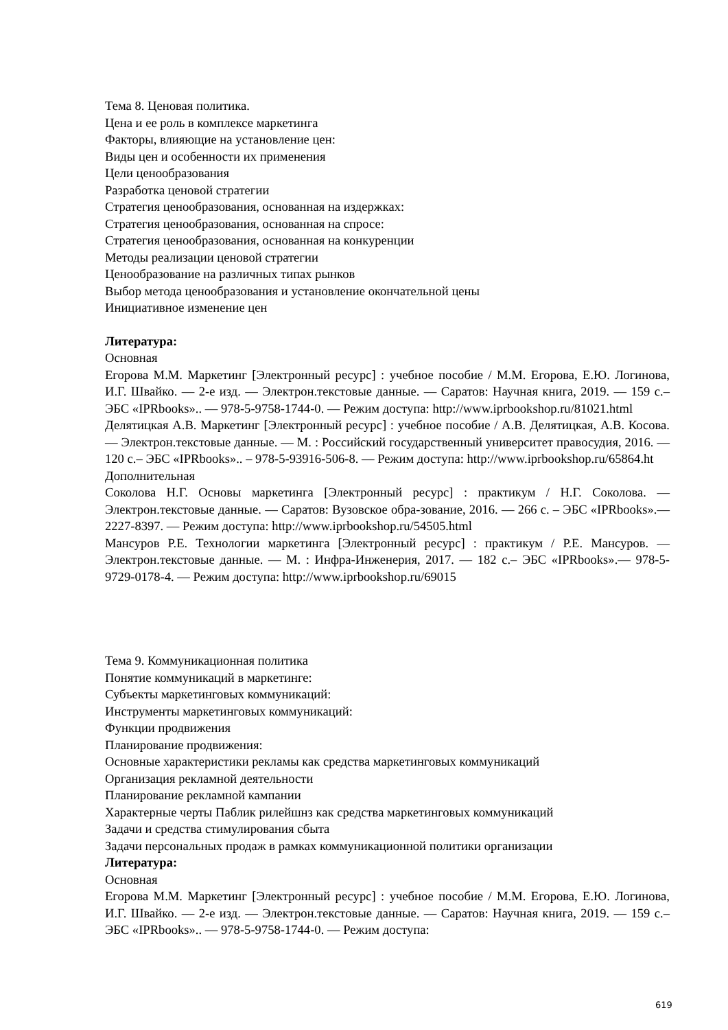Тема 8. Ценовая политика.
Цена и ее роль в комплексе маркетинга
Факторы, влияющие на установление цен:
Виды цен и особенности их применения
Цели ценообразования
Разработка ценовой стратегии
Стратегия ценообразования, основанная на издержках:
Стратегия ценообразования, основанная на спросе:
Стратегия ценообразования, основанная на конкуренции
Методы реализации ценовой стратегии
Ценообразование на различных типах рынков
Выбор метода ценообразования и установление окончательной цены
Инициативное изменение цен
Литература:
Основная
Егорова М.М. Маркетинг [Электронный ресурс] : учебное пособие / М.М. Егорова, Е.Ю. Логинова, И.Г. Швайко. — 2-е изд. — Электрон.текстовые данные. — Саратов: Научная книга, 2019. — 159 с.– ЭБС «IPRbooks».. — 978-5-9758-1744-0. — Режим доступа: http://www.iprbookshop.ru/81021.html
Делятицкая А.В. Маркетинг [Электронный ресурс] : учебное пособие / А.В. Делятицкая, А.В. Косова. — Электрон.текстовые данные. — М. : Российский государственный университет правосудия, 2016. — 120 с.– ЭБС «IPRbooks».. – 978-5-93916-506-8. — Режим доступа: http://www.iprbookshop.ru/65864.ht
Дополнительная
Соколова Н.Г. Основы маркетинга [Электронный ресурс] : практикум / Н.Г. Соколова. — Электрон.текстовые данные. — Саратов: Вузовское обра-зование, 2016. — 266 с. – ЭБС «IPRbooks».— 2227-8397. — Режим доступа: http://www.iprbookshop.ru/54505.html
Мансуров Р.Е. Технологии маркетинга [Электронный ресурс] : практикум / Р.Е. Мансуров. — Электрон.текстовые данные. — М. : Инфра-Инженерия, 2017. — 182 с.– ЭБС «IPRbooks».— 978-5-9729-0178-4. — Режим доступа: http://www.iprbookshop.ru/69015
Тема 9. Коммуникационная политика
Понятие коммуникаций в маркетинге:
Субъекты маркетинговых коммуникаций:
Инструменты маркетинговых коммуникаций:
Функции продвижения
Планирование продвижения:
Основные характеристики рекламы как средства маркетинговых коммуникаций
Организация рекламной деятельности
Планирование рекламной кампании
Характерные черты Паблик рилейшнз как средства маркетинговых коммуникаций
Задачи и средства стимулирования сбыта
Задачи персональных продаж в рамках коммуникационной политики организации
Литература:
Основная
Егорова М.М. Маркетинг [Электронный ресурс] : учебное пособие / М.М. Егорова, Е.Ю. Логинова, И.Г. Швайко. — 2-е изд. — Электрон.текстовые данные. — Саратов: Научная книга, 2019. — 159 с.– ЭБС «IPRbooks».. — 978-5-9758-1744-0. — Режим доступа:
619